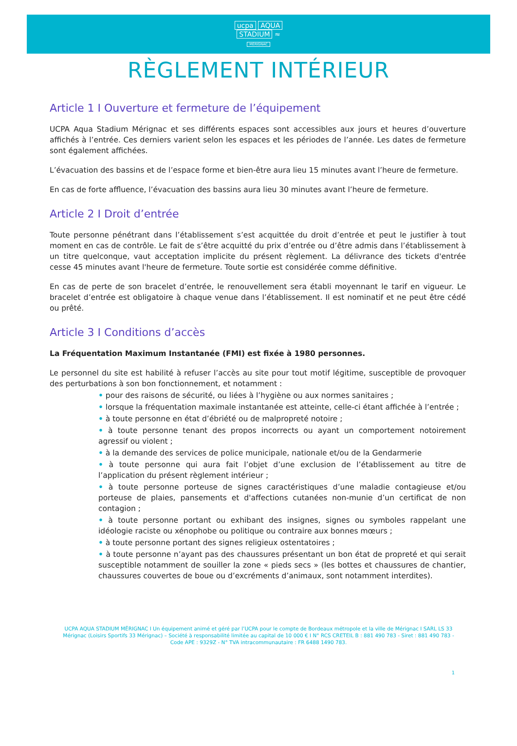ucpa AQUA
STADIUM ≈
MÉRIGNAC
RÈGLEMENT INTÉRIEUR
Article 1 I Ouverture et fermeture de l’équipement
UCPA Aqua Stadium Mérignac et ses différents espaces sont accessibles aux jours et heures d’ouverture affichés à l’entrée. Ces derniers varient selon les espaces et les périodes de l’année. Les dates de fermeture sont également affichées.
L’évacuation des bassins et de l’espace forme et bien-être aura lieu 15 minutes avant l’heure de fermeture.
En cas de forte affluence, l’évacuation des bassins aura lieu 30 minutes avant l’heure de fermeture.
Article 2 I Droit d’entrée
Toute personne pénétrant dans l’établissement s’est acquittée du droit d’entrée et peut le justifier à tout moment en cas de contrôle. Le fait de s’être acquitté du prix d’entrée ou d’être admis dans l’établissement à un titre quelconque, vaut acceptation implicite du présent règlement. La délivrance des tickets d'entrée cesse 45 minutes avant l'heure de fermeture. Toute sortie est considérée comme définitive.
En cas de perte de son bracelet d’entrée, le renouvellement sera établi moyennant le tarif en vigueur. Le bracelet d’entrée est obligatoire à chaque venue dans l’établissement. Il est nominatif et ne peut être cédé ou prêté.
Article 3 I Conditions d’accès
La Fréquentation Maximum Instantanée (FMI) est fixée à 1980 personnes.
Le personnel du site est habilité à refuser l’accès au site pour tout motif légitime, susceptible de provoquer des perturbations à son bon fonctionnement, et notamment :
• pour des raisons de sécurité, ou liées à l’hygiène ou aux normes sanitaires ;
• lorsque la fréquentation maximale instantanée est atteinte, celle-ci étant affichée à l’entrée ;
• à toute personne en état d’ébriété ou de malpropreté notoire ;
• à toute personne tenant des propos incorrects ou ayant un comportement notoirement agressif ou violent ;
• à la demande des services de police municipale, nationale et/ou de la Gendarmerie
• à toute personne qui aura fait l’objet d’une exclusion de l’établissement au titre de l’application du présent règlement intérieur ;
• à toute personne porteuse de signes caractéristiques d’une maladie contagieuse et/ou porteuse de plaies, pansements et d'affections cutanées non-munie d’un certificat de non contagion ;
• à toute personne portant ou exhibant des insignes, signes ou symboles rappelant une idéologie raciste ou xénophobe ou politique ou contraire aux bonnes mœurs ;
• à toute personne portant des signes religieux ostentatoires ;
• à toute personne n’ayant pas des chaussures présentant un bon état de propreté et qui serait susceptible notamment de souiller la zone « pieds secs » (les bottes et chaussures de chantier, chaussures couvertes de boue ou d’excréments d’animaux, sont notamment interdites).
UCPA AQUA STADIUM MÉRIGNAC I Un équipement animé et géré par l’UCPA pour le compte de Bordeaux métropole et la ville de Mérignac I SARL LS 33 Mérignac (Loisirs Sportifs 33 Mérignac) – Société à responsabilité limitée au capital de 10 000 € I N° RCS CRETEIL B : 881 490 783 - Siret : 881 490 783 - Code APE : 9329Z - N° TVA intracommunautaire : FR 6488 1490 783.
1